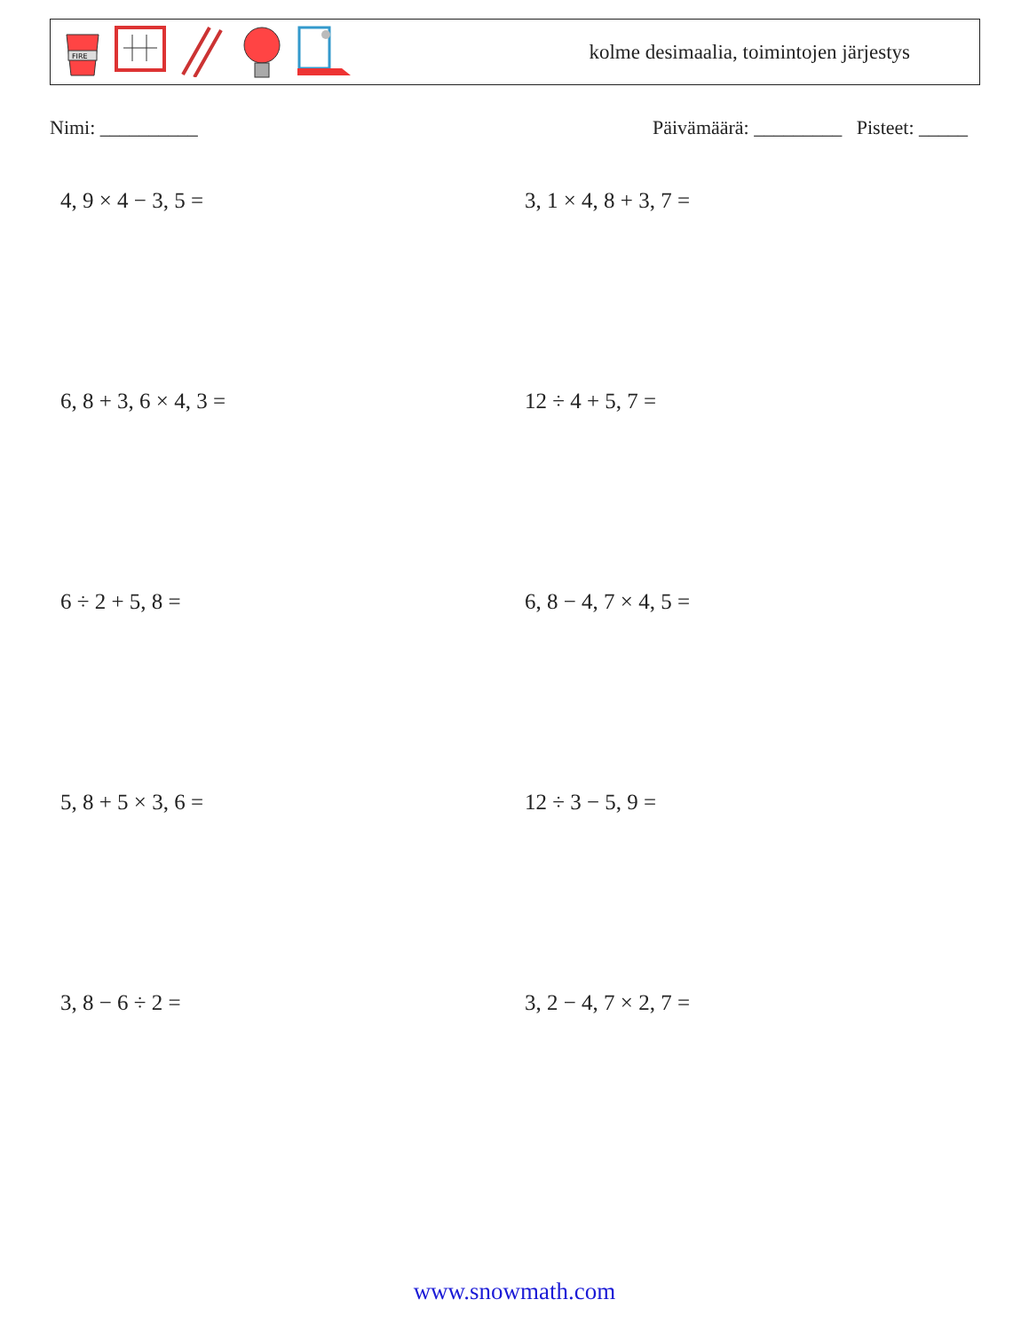FIRE
kolme desimaalia, toimintojen järjestys
Nimi: __________ Päivämäärä: _________ Pisteet: _____
4, 9 × 4 − 3, 5 =
3, 1 × 4, 8 + 3, 7 =
6, 8 + 3, 6 × 4, 3 =
12 ÷ 4 + 5, 7 =
6 ÷ 2 + 5, 8 =
6, 8 − 4, 7 × 4, 5 =
5, 8 + 5 × 3, 6 =
12 ÷ 3 − 5, 9 =
3, 8 − 6 ÷ 2 =
3, 2 − 4, 7 × 2, 7 =
www.snowmath.com